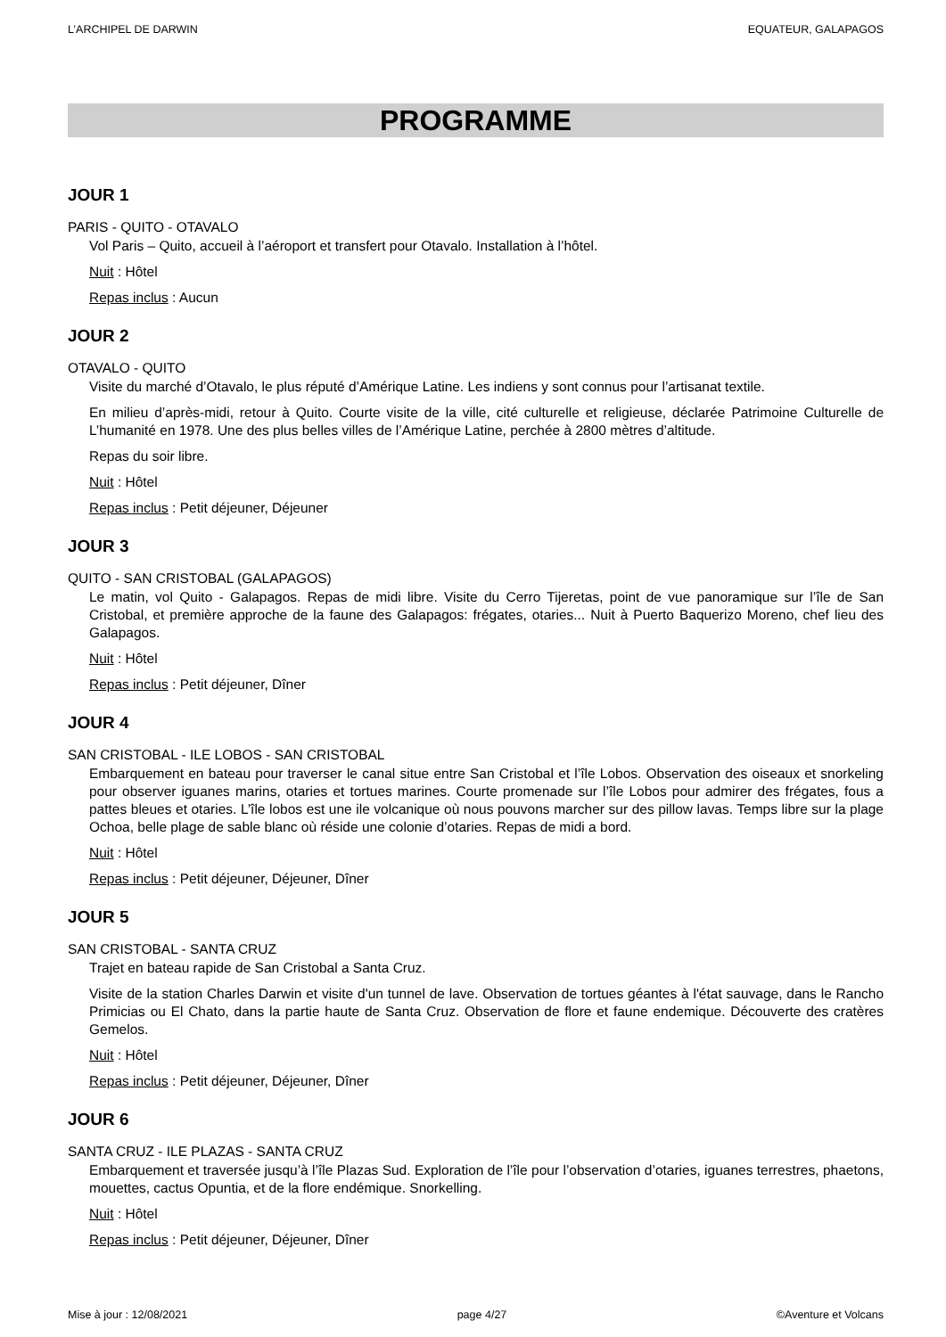L’ARCHIPEL DE DARWIN EQUATEUR, GALAPAGOS
PROGRAMME
JOUR 1
PARIS - QUITO - OTAVALO
Vol Paris – Quito, accueil à l’aéroport et transfert pour Otavalo. Installation à l’hôtel.
Nuit : Hôtel
Repas inclus : Aucun
JOUR 2
OTAVALO - QUITO
Visite du marché d’Otavalo, le plus réputé d’Amérique Latine. Les indiens y sont connus pour l’artisanat textile.
En milieu d’après-midi, retour à Quito. Courte visite de la ville, cité culturelle et religieuse, déclarée Patrimoine Culturelle de L’humanité en 1978. Une des plus belles villes de l’Amérique Latine, perchée à 2800 mètres d’altitude.
Repas du soir libre.
Nuit : Hôtel
Repas inclus : Petit déjeuner, Déjeuner
JOUR 3
QUITO - SAN CRISTOBAL (GALAPAGOS)
Le matin, vol Quito - Galapagos. Repas de midi libre. Visite du Cerro Tijeretas, point de vue panoramique sur l’île de San Cristobal, et première approche de la faune des Galapagos: frégates, otaries... Nuit à Puerto Baquerizo Moreno, chef lieu des Galapagos.
Nuit : Hôtel
Repas inclus : Petit déjeuner, Dîner
JOUR 4
SAN CRISTOBAL - ILE LOBOS - SAN CRISTOBAL
Embarquement en bateau pour traverser le canal situe entre San Cristobal et l’île Lobos. Observation des oiseaux et snorkeling pour observer iguanes marins, otaries et tortues marines. Courte promenade sur l’île Lobos pour admirer des frégates, fous a pattes bleues et otaries. L’île lobos est une ile volcanique où nous pouvons marcher sur des pillow lavas. Temps libre sur la plage Ochoa, belle plage de sable blanc où réside une colonie d’otaries. Repas de midi a bord.
Nuit : Hôtel
Repas inclus : Petit déjeuner, Déjeuner, Dîner
JOUR 5
SAN CRISTOBAL - SANTA CRUZ
Trajet en bateau rapide de San Cristobal a Santa Cruz.
Visite de la station Charles Darwin et visite d'un tunnel de lave. Observation de tortues géantes à l'état sauvage, dans le Rancho Primicias ou El Chato, dans la partie haute de Santa Cruz. Observation de flore et faune endemique. Découverte des cratères Gemelos.
Nuit : Hôtel
Repas inclus : Petit déjeuner, Déjeuner, Dîner
JOUR 6
SANTA CRUZ - ILE PLAZAS - SANTA CRUZ
Embarquement et traversée jusqu’à l’île Plazas Sud. Exploration de l’île pour l’observation d’otaries, iguanes terrestres, phaetons, mouettes, cactus Opuntia, et de la flore endémique. Snorkelling.
Nuit : Hôtel
Repas inclus : Petit déjeuner, Déjeuner, Dîner
Mise à jour : 12/08/2021 page 4/27 ©Aventure et Volcans